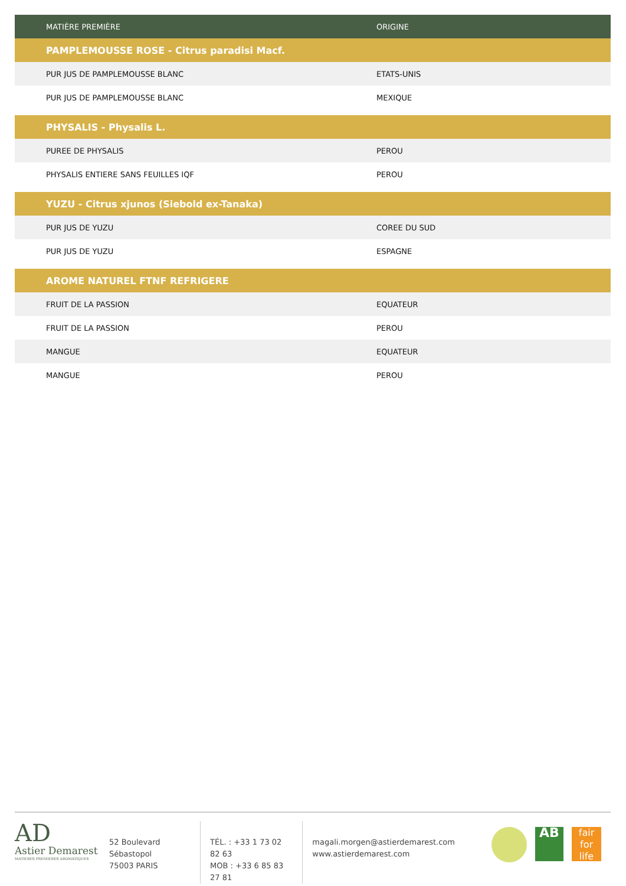| MATIÈRE PREMIÈRE | ORIGINE |
| --- | --- |
| PAMPLEMOUSSE ROSE - Citrus paradisi Macf. | |
| PUR JUS DE PAMPLEMOUSSE BLANC | ETATS-UNIS |
| PUR JUS DE PAMPLEMOUSSE BLANC | MEXIQUE |
| PHYSALIS - Physalis L. | |
| PUREE DE PHYSALIS | PEROU |
| PHYSALIS ENTIERE SANS FEUILLES IQF | PEROU |
| YUZU - Citrus xjunos (Siebold ex-Tanaka) | |
| PUR JUS DE YUZU | COREE DU SUD |
| PUR JUS DE YUZU | ESPAGNE |
| AROME NATUREL FTNF REFRIGERE | |
| FRUIT DE LA PASSION | EQUATEUR |
| FRUIT DE LA PASSION | PEROU |
| MANGUE | EQUATEUR |
| MANGUE | PEROU |
AD
Astier Demarest
MATIERES PREMIERES AROMATIQUES
52 Boulevard Sébastopol
75003 PARIS
TÉL. : +33 1 73 02 82 63
MOB : +33 6 85 83 27 81
magali.morgen@astierdemarest.com
www.astierdemarest.com
AB
fair
for life